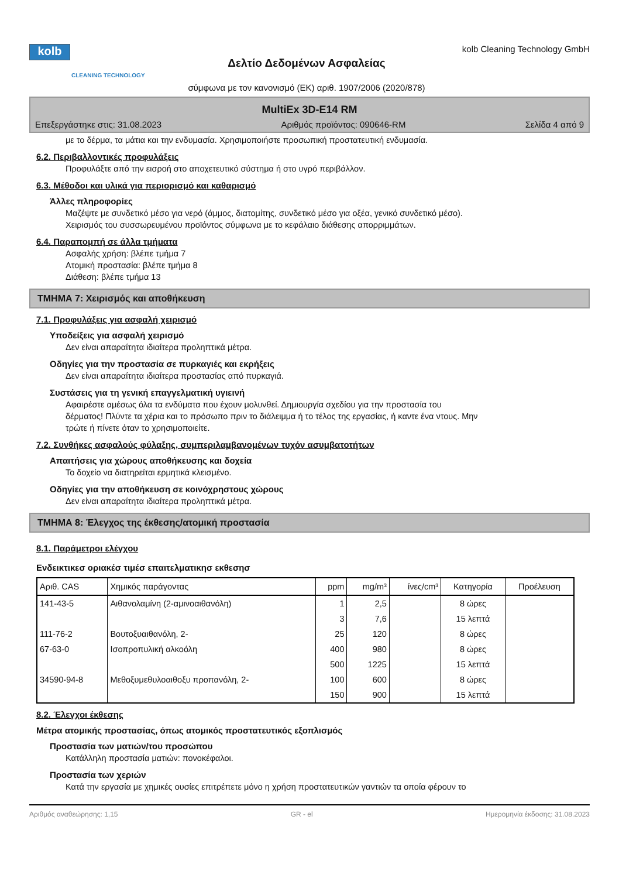kolb
CLEANING TECHNOLOGY
Δελτίο Δεδομένων Ασφαλείας
σύμφωνα με τον κανονισμό (ΕΚ) αριθ. 1907/2006 (2020/878)
kolb Cleaning Technology GmbH
MultiEx 3D-E14 RM
Επεξεργάστηκε στις: 31.08.2023 Αριθμός προϊόντος: 090646-RM Σελίδα 4 από 9
με το δέρμα, τα μάτια και την ενδυμασία. Χρησιμοποιήστε προσωπική προστατευτική ενδυμασία.
6.2. Περιβαλλοντικές προφυλάξεις
Προφυλάξτε από την εισροή στο αποχετευτικό σύστημα ή στο υγρό περιβάλλον.
6.3. Μέθοδοι και υλικά για περιορισμό και καθαρισμό
Άλλες πληροφορίες
Μαζέψτε με συνδετικό μέσο για νερό (άμμος, διατομίτης, συνδετικό μέσο για οξέα, γενικό συνδετικό μέσο).
Χειρισμός του συσσωρευμένου προϊόντος σύμφωνα με το κεφάλαιο διάθεσης απορριμμάτων.
6.4. Παραπομπή σε άλλα τμήματα
Ασφαλής χρήση: βλέπε τμήμα 7
Ατομική προστασία: βλέπε τμήμα 8
Διάθεση: βλέπε τμήμα 13
ΤΜΗΜΑ 7: Χειρισμός και αποθήκευση
7.1. Προφυλάξεις για ασφαλή χειρισμό
Υποδείξεις για ασφαλή χειρισμό
Δεν είναι απαραίτητα ιδιαίτερα προληπτικά μέτρα.
Οδηγίες για την προστασία σε πυρκαγιές και εκρήξεις
Δεν είναι απαραίτητα ιδιαίτερα προστασίας από πυρκαγιά.
Συστάσεις για τη γενική επαγγελματική υγιεινή
Αφαιρέστε αμέσως όλα τα ενδύματα που έχουν μολυνθεί. Δημιουργία σχεδίου για την προστασία του
δέρματος! Πλύντε τα χέρια και το πρόσωπο πριν το διάλειμμα ή το τέλος της εργασίας, ή καντε ένα ντους. Μην
τρώτε ή πίνετε όταν το χρησιμοποιείτε.
7.2. Συνθήκες ασφαλούς φύλαξης, συμπεριλαμβανομένων τυχόν ασυμβατοτήτων
Απαιτήσεις για χώρους αποθήκευσης και δοχεία
Το δοχείο να διατηρείται ερμητικά κλεισμένο.
Οδηγίες για την αποθήκευση σε κοινόχρηστους χώρους
Δεν είναι απαραίτητα ιδιαίτερα προληπτικά μέτρα.
ΤΜΗΜΑ 8: Έλεγχος της έκθεσης/ατομική προστασία
8.1. Παράμετροι ελέγχου
Ενδεικτικεσ οριακέσ τιμέσ επαιτελματικησ εκθεσησ
| Αριθ. CAS | Χημικός παράγοντας | ppm | mg/m³ | ίνες/cm³ | Κατηγορία | Προέλευση |
| --- | --- | --- | --- | --- | --- | --- |
| 141-43-5 | Αιθανολαμίνη (2-αμινοαιθανόλη) | 1 | 2,5 | | 8 ώρες | |
| | | 3 | 7,6 | | 15 λεπτά | |
| 111-76-2 | Βουτοξυαιθανόλη, 2- | 25 | 120 | | 8 ώρες | |
| 67-63-0 | Ισοπροπυλική αλκοόλη | 400 | 980 | | 8 ώρες | |
| | | 500 | 1225 | | 15 λεπτά | |
| 34590-94-8 | Μεθοξυμεθυλοαιθοξυ προπανόλη, 2- | 100 | 600 | | 8 ώρες | |
| | | 150 | 900 | | 15 λεπτά | |
8.2. Έλεγχοι έκθεσης
Μέτρα ατομικής προστασίας, όπως ατομικός προστατευτικός εξοπλισμός
Προστασία των ματιών/του προσώπου
Κατάλληλη προστασία ματιών: πονοκέφαλοι.
Προστασία των χεριών
Κατά την εργασία με χημικές ουσίες επιτρέπετε μόνο η χρήση προστατευτικών γαντιών τα οποία φέρουν το
Αριθμός αναθεώρησης: 1,15 GR - el Ημερομηνία έκδοσης: 31.08.2023